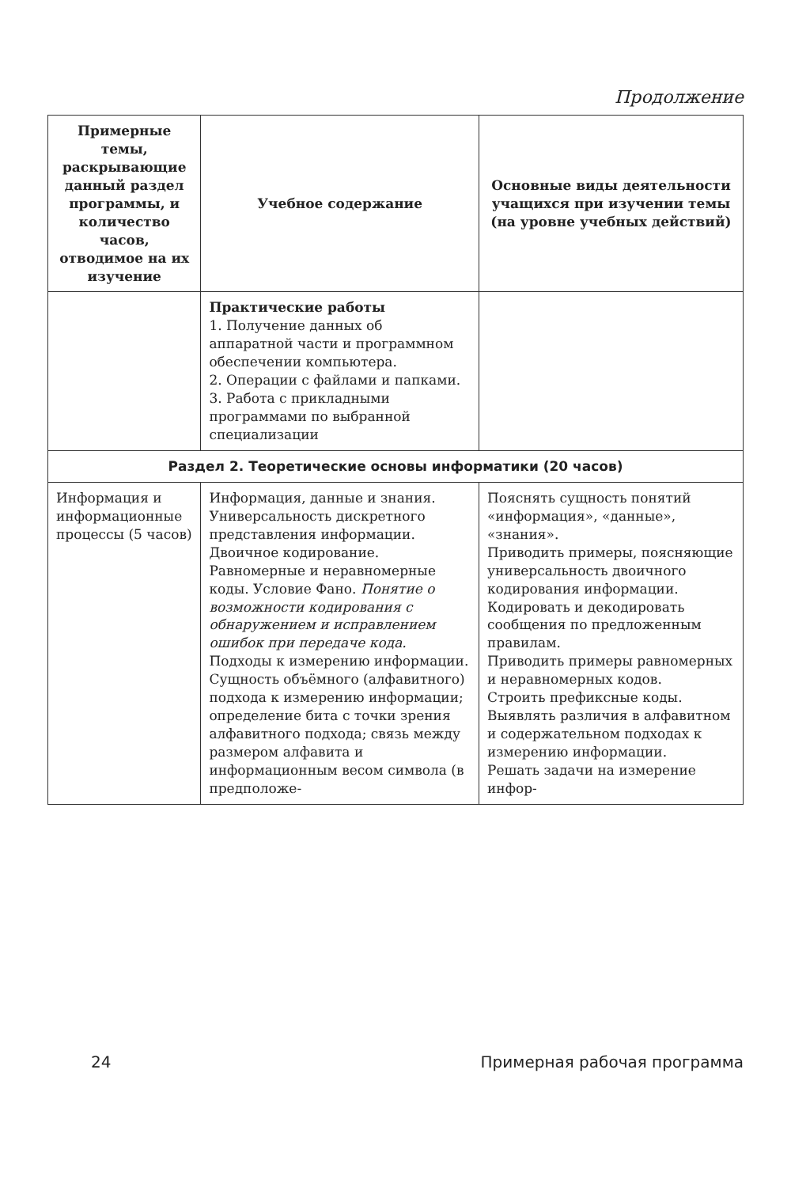Продолжение
| Примерные темы, раскрывающие данный раздел программы, и количество часов, отводимое на их изучение | Учебное содержание | Основные виды деятельности учащихся при изучении темы (на уровне учебных действий) |
| --- | --- | --- |
| | Практические работы 1. Получение данных об аппаратной части и программном обеспечении компьютера. 2. Операции с файлами и папками. 3. Работа с прикладными программами по выбранной специализации | |
| Раздел 2. Теоретические основы информатики (20 часов) | | |
| Информация и информационные процессы (5 часов) | Информация, данные и знания. Универсальность дискретного представления информации. Двоичное кодирование. Равномерные и неравномерные коды. Условие Фано. Понятие о возможности кодирования с обнаружением и исправлением ошибок при передаче кода. Подходы к измерению информации. Сущность объёмного (алфавитного) подхода к измерению информации; определение бита с точки зрения алфавитного подхода; связь между размером алфавита и информационным весом символа (в предположе- | Пояснять сущность понятий «информация», «данные», «знания». Приводить примеры, поясняющие универсальность двоичного кодирования информации. Кодировать и декодировать сообщения по предложенным правилам. Приводить примеры равномерных и неравномерных кодов. Строить префиксные коды. Выявлять различия в алфавитном и содержательном подходах к измерению информации. Решать задачи на измерение инфор- |
24 Примерная рабочая программа